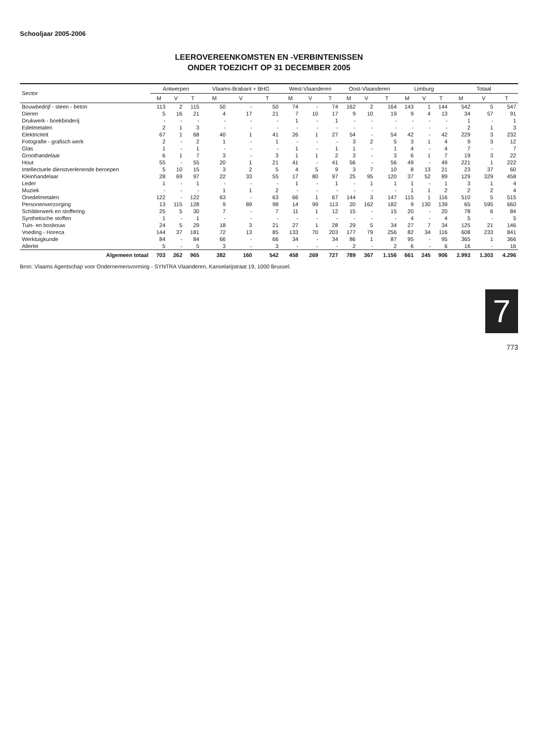Schooljaar 2005-2006
LEEROVEREENKOMSTEN EN -VERBINTENISSEN
ONDER TOEZICHT OP 31 DECEMBER 2005
| Sector | Antwerpen | | | Vlaams-Brabant + BHG | | | West-Vlaanderen | | | Oost-Vlaanderen | | | Limburg | | | Totaal | | |
| --- | --- | --- | --- | --- | --- | --- | --- | --- | --- | --- | --- | --- | --- | --- | --- | --- | --- | --- |
| | M | V | T | M | V | T | M | V | T | M | V | T | M | V | T | M | V | T |
| Bouwbedrijf - steen - beton | 113 | 2 | 115 | 50 | - | 50 | 74 | - | 74 | 162 | 2 | 164 | 143 | 1 | 144 | 542 | 5 | 547 |
| Dieren | 5 | 16 | 21 | 4 | 17 | 21 | 7 | 10 | 17 | 9 | 10 | 19 | 9 | 4 | 13 | 34 | 57 | 91 |
| Drukwerk - boekbinderij | - | - | - | - | - | - | 1 | - | 1 | - | - | - | - | - | - | 1 | - | 1 |
| Edelmetalen | 2 | 1 | 3 | - | - | - | - | - | - | - | - | - | - | - | - | 2 | 1 | 3 |
| Elektriciteit | 67 | 1 | 68 | 40 | 1 | 41 | 26 | 1 | 27 | 54 | - | 54 | 42 | - | 42 | 229 | 3 | 232 |
| Fotografie - grafisch werk | 2 | - | 2 | 1 | - | 1 | - | - | - | 3 | 2 | 5 | 3 | 1 | 4 | 9 | 3 | 12 |
| Glas | 1 | - | 1 | - | - | - | 1 | - | 1 | 1 | - | 1 | 4 | - | 4 | 7 | - | 7 |
| Groothandelaar | 6 | 1 | 7 | 3 | - | 3 | 1 | 1 | 2 | 3 | - | 3 | 6 | 1 | 7 | 19 | 3 | 22 |
| Hout | 55 | - | 55 | 20 | 1 | 21 | 41 | - | 41 | 56 | - | 56 | 49 | - | 49 | 221 | 1 | 222 |
| Intellectuele dienstverlenende beroepen | 5 | 10 | 15 | 3 | 2 | 5 | 4 | 5 | 9 | 3 | 7 | 10 | 8 | 13 | 21 | 23 | 37 | 60 |
| Kleinhandelaar | 28 | 69 | 97 | 22 | 33 | 55 | 17 | 80 | 97 | 25 | 95 | 120 | 37 | 52 | 89 | 129 | 329 | 458 |
| Leder | 1 | - | 1 | - | - | - | 1 | - | 1 | - | 1 | 1 | 1 | - | 1 | 3 | 1 | 4 |
| Muziek | - | - | - | 1 | 1 | 2 | - | - | - | - | - | - | 1 | 1 | 2 | 2 | 2 | 4 |
| Onedelmetalen | 122 | - | 122 | 63 | - | 63 | 66 | 1 | 67 | 144 | 3 | 147 | 115 | 1 | 116 | 510 | 5 | 515 |
| Personenverzorging | 13 | 115 | 128 | 9 | 89 | 98 | 14 | 99 | 113 | 20 | 162 | 182 | 9 | 130 | 139 | 65 | 595 | 660 |
| Schilderwerk en stoffering | 25 | 5 | 30 | 7 | - | 7 | 11 | 1 | 12 | 15 | - | 15 | 20 | - | 20 | 78 | 6 | 84 |
| Synthetische stoffen | 1 | - | 1 | - | - | - | - | - | - | - | - | - | 4 | - | 4 | 5 | - | 5 |
| Tuin- en bosbouw | 24 | 5 | 29 | 18 | 3 | 21 | 27 | 1 | 28 | 29 | 5 | 34 | 27 | 7 | 34 | 125 | 21 | 146 |
| Voeding - Horeca | 144 | 37 | 181 | 72 | 13 | 85 | 133 | 70 | 203 | 177 | 79 | 256 | 82 | 34 | 116 | 608 | 233 | 841 |
| Werktuigkunde | 84 | - | 84 | 66 | - | 66 | 34 | - | 34 | 86 | 1 | 87 | 95 | - | 95 | 365 | 1 | 366 |
| Allerlei | 5 | - | 5 | 3 | - | 3 | - | - | - | 2 | - | 2 | 6 | - | 6 | 16 | - | 16 |
| Algemeen totaal | 703 | 262 | 965 | 382 | 160 | 542 | 458 | 269 | 727 | 789 | 367 | 1.156 | 661 | 245 | 906 | 2.993 | 1.303 | 4.296 |
Bron: Vlaams Agentschap voor Ondernemersvorming - SYNTRA Vlaanderen, Kanselarijstraat 19, 1000 Brussel.
7
773